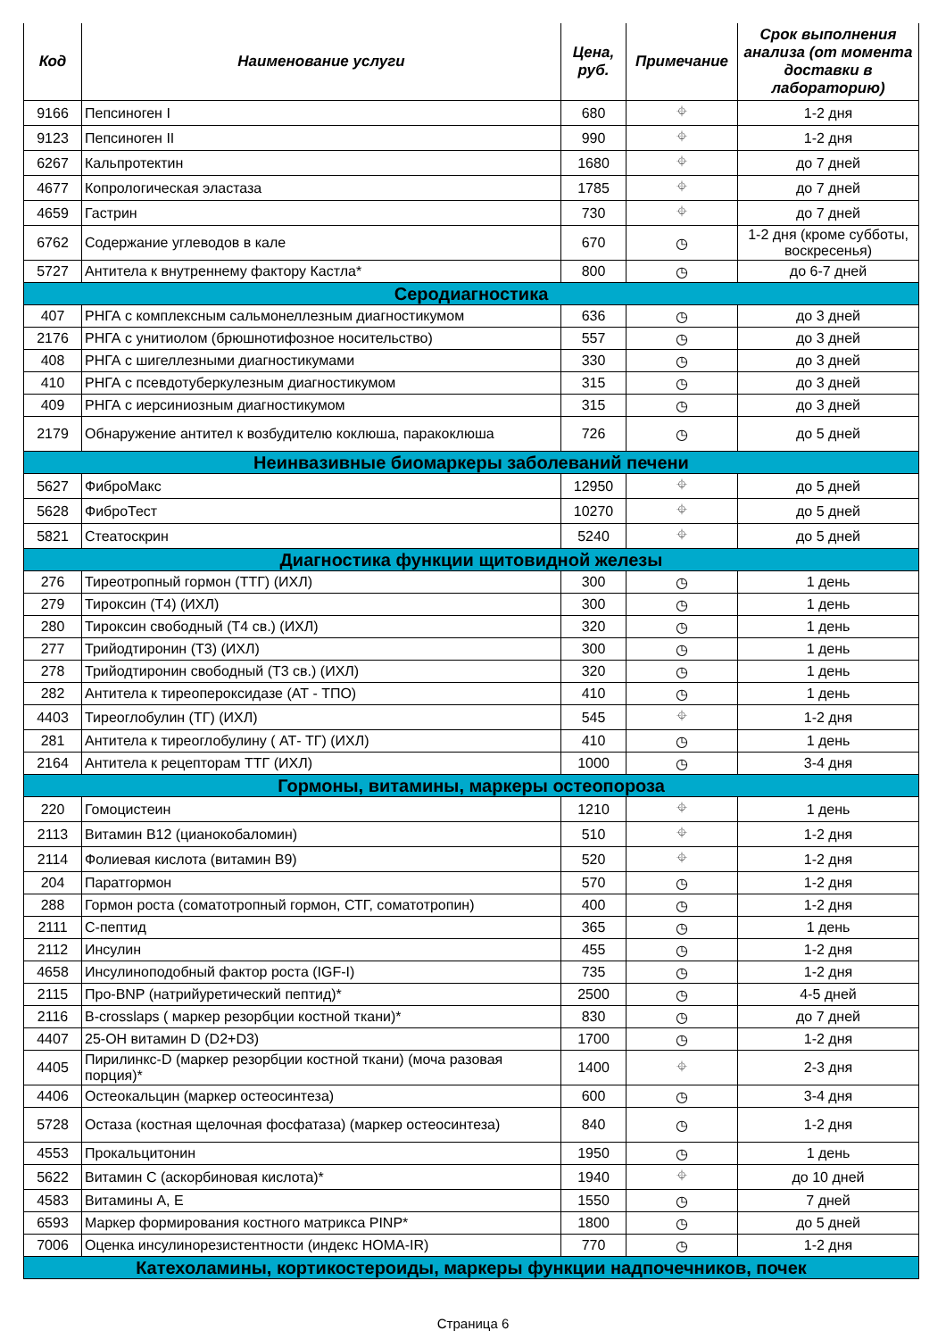| Код | Наименование услуги | Цена, руб. | Примечание | Срок выполнения анализа (от момента доставки в лабораторию) |
| --- | --- | --- | --- | --- |
| 9166 | Пепсиноген I | 680 | ⌖ | 1-2 дня |
| 9123 | Пепсиноген II | 990 | ⌖ | 1-2 дня |
| 6267 | Кальпротектин | 1680 | ⌖ | до 7 дней |
| 4677 | Копрологическая эластаза | 1785 | ⌖ | до 7 дней |
| 4659 | Гастрин | 730 | ⌖ | до 7 дней |
| 6762 | Содержание углеводов в кале | 670 | ◷ | 1-2 дня (кроме субботы, воскресенья) |
| 5727 | Антитела к внутреннему фактору Кастла* | 800 | ◷ | до 6-7 дней |
| Серодиагностика | | | | |
| 407 | РНГА с комплексным сальмонеллезным диагностикумом | 636 | ◷ | до 3 дней |
| 2176 | РНГА с унитиолом (брюшнотифозное носительство) | 557 | ◷ | до 3 дней |
| 408 | РНГА с шигеллезными диагностикумами | 330 | ◷ | до 3 дней |
| 410 | РНГА с псевдотуберкулезным диагностикумом | 315 | ◷ | до 3 дней |
| 409 | РНГА с иерсиниозным диагностикумом | 315 | ◷ | до 3 дней |
| 2179 | Обнаружение антител к возбудителю коклюша, паракоклюша | 726 | ◷ | до 5 дней |
| Неинвазивные биомаркеры заболеваний печени | | | | |
| 5627 | ФиброМакс | 12950 | ⌖ | до 5 дней |
| 5628 | ФиброТест | 10270 | ⌖ | до 5 дней |
| 5821 | Стеатоскрин | 5240 | ⌖ | до 5 дней |
| Диагностика функции щитовидной железы | | | | |
| 276 | Тиреотропный гормон (ТТГ) (ИХЛ) | 300 | ◷ | 1 день |
| 279 | Тироксин (Т4) (ИХЛ) | 300 | ◷ | 1 день |
| 280 | Тироксин свободный (Т4 св.) (ИХЛ) | 320 | ◷ | 1 день |
| 277 | Трийодтиронин (Т3) (ИХЛ) | 300 | ◷ | 1 день |
| 278 | Трийодтиронин свободный (Т3 св.) (ИХЛ) | 320 | ◷ | 1 день |
| 282 | Антитела к тиреопероксидазе (АТ - ТПО) | 410 | ◷ | 1 день |
| 4403 | Тиреоглобулин (ТГ) (ИХЛ) | 545 | ⌖ | 1-2 дня |
| 281 | Антитела к тиреоглобулину ( АТ- ТГ) (ИХЛ) | 410 | ◷ | 1 день |
| 2164 | Антитела к рецепторам ТТГ (ИХЛ) | 1000 | ◷ | 3-4 дня |
| Гормоны, витамины, маркеры остеопороза | | | | |
| 220 | Гомоцистеин | 1210 | ⌖ | 1 день |
| 2113 | Витамин В12 (цианокобаломин) | 510 | ⌖ | 1-2 дня |
| 2114 | Фолиевая кислота (витамин В9) | 520 | ⌖ | 1-2 дня |
| 204 | Паратгормон | 570 | ◷ | 1-2 дня |
| 288 | Гормон роста (соматотропный гормон, СТГ, соматотропин) | 400 | ◷ | 1-2 дня |
| 2111 | С-пептид | 365 | ◷ | 1 день |
| 2112 | Инсулин | 455 | ◷ | 1-2 дня |
| 4658 | Инсулиноподобный фактор роста (IGF-I) | 735 | ◷ | 1-2 дня |
| 2115 | Про-BNP (натрийуретический пептид)* | 2500 | ◷ | 4-5 дней |
| 2116 | B-crosslaps ( маркер резорбции костной ткани)* | 830 | ◷ | до 7 дней |
| 4407 | 25-OH витамин D (D2+D3) | 1700 | ◷ | 1-2 дня |
| 4405 | Пирилинкс-D (маркер резорбции костной ткани) (моча разовая порция)* | 1400 | ⌖ | 2-3 дня |
| 4406 | Остеокальцин (маркер остеосинтеза) | 600 | ◷ | 3-4 дня |
| 5728 | Остаза (костная щелочная фосфатаза) (маркер остеосинтеза) | 840 | ◷ | 1-2 дня |
| 4553 | Прокальцитонин | 1950 | ◷ | 1 день |
| 5622 | Витамин С (аскорбиновая кислота)* | 1940 | ⌖ | до 10 дней |
| 4583 | Витамины А, Е | 1550 | ◷ | 7 дней |
| 6593 | Маркер формирования костного матрикса PINP* | 1800 | ◷ | до 5 дней |
| 7006 | Оценка инсулинорезистентности (индекс HOMA-IR) | 770 | ◷ | 1-2 дня |
| Катехоламины, кортикостероиды, маркеры функции надпочечников, почек | | | | |
Страница 6